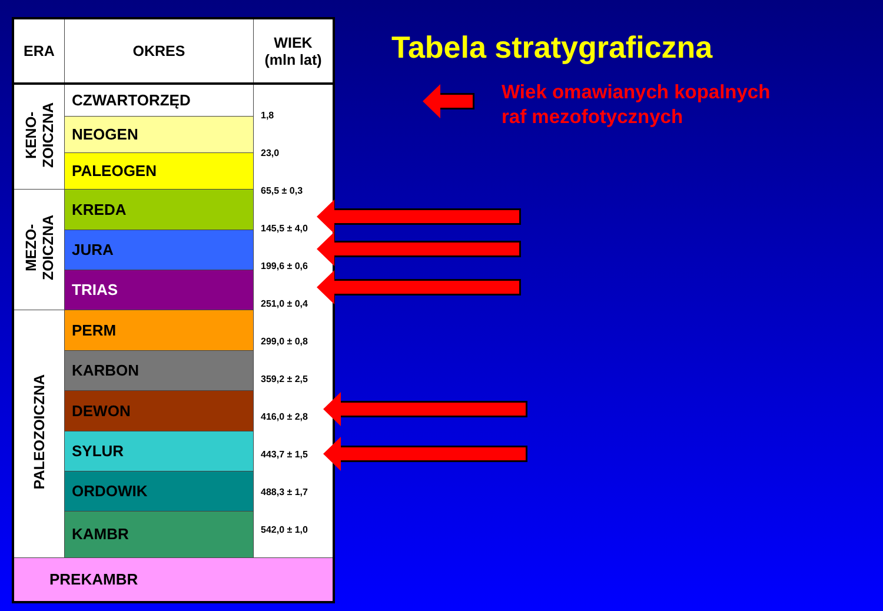| ERA | OKRES | WIEK (mln lat) |
| --- | --- | --- |
| KENO- ZOICZNA | CZWARTORZĘD | 1,8 23,0 65,5 ± 0,3 145,5 ± 4,0 199,6 ± 0,6 251,0 ± 0,4 299,0 ± 0,8 359,2 ± 2,5 416,0 ± 2,8 443,7 ± 1,5 488,3 ± 1,7 542,0 ± 1,0 |
| | NEOGEN | |
| | PALEOGEN | |
| MEZO- ZOICZNA | KREDA | |
| | JURA | |
| | TRIAS | |
| PALEOZOICZNA | PERM | |
| | KARBON | |
| | DEWON | |
| | SYLUR | |
| | ORDOWIK | |
| | KAMBR | |
| PREKAMBR | | |
Tabela stratygraficzna
Wiek omawianych kopalnych
raf mezofotycznych